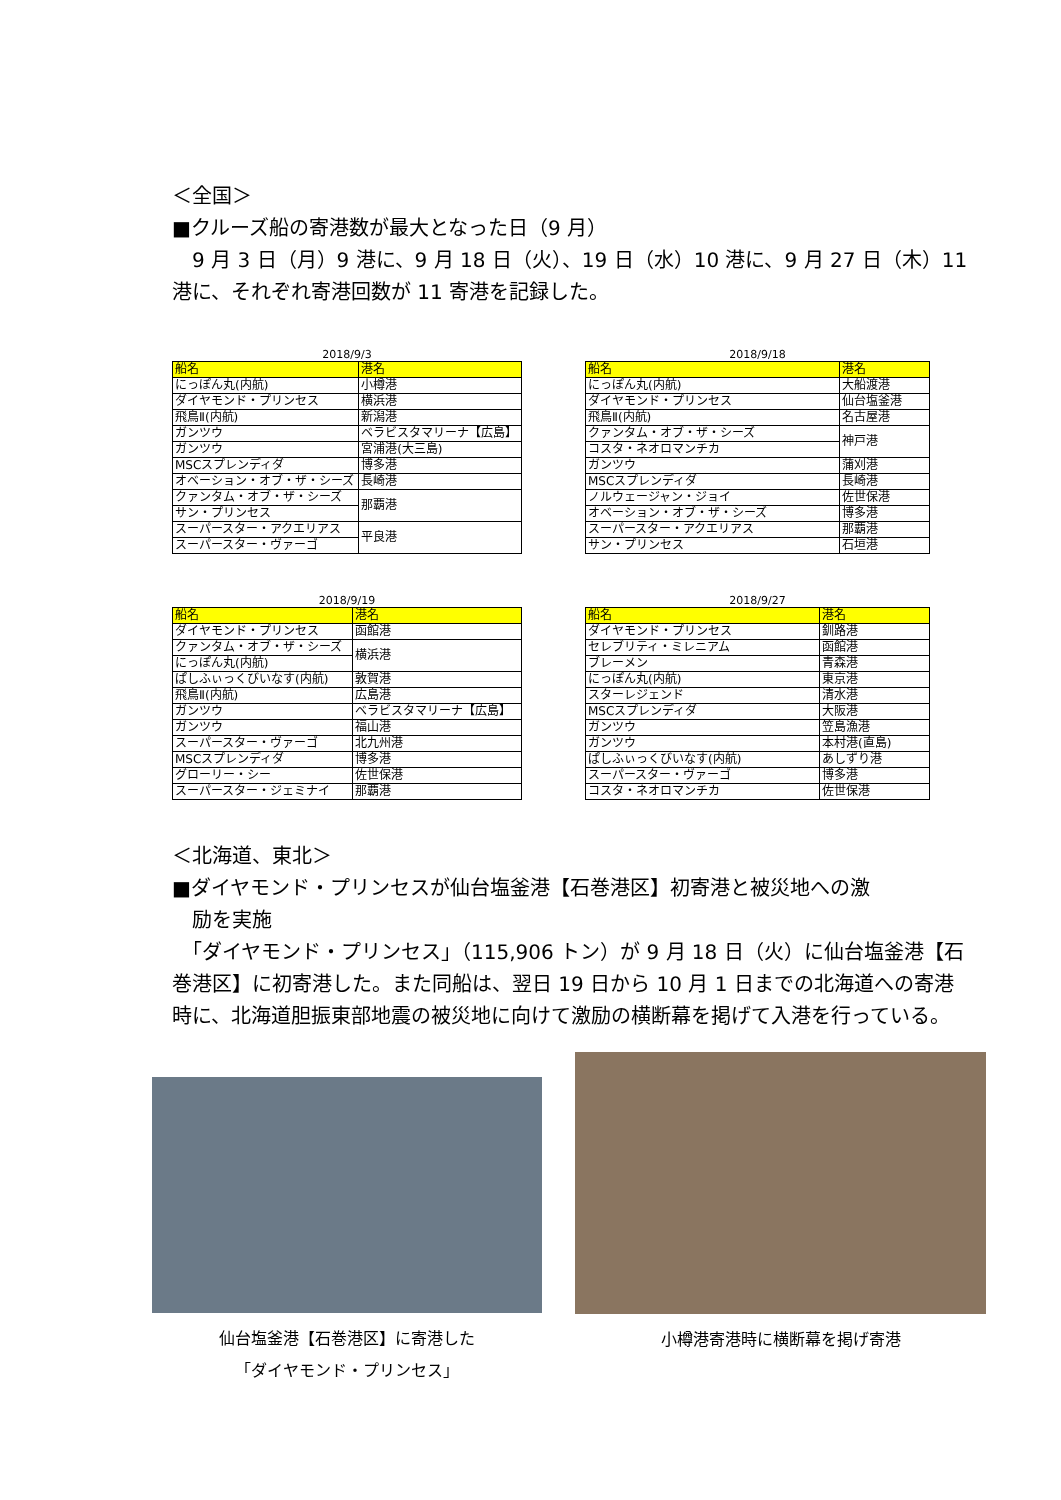＜全国＞
■クルーズ船の寄港数が最大となった日（9 月）
　9 月 3 日（月）9 港に、9 月 18 日（火）、19 日（水）10 港に、9 月 27 日（木）11 港に、それぞれ寄港回数が 11 寄港を記録した。
2018/9/3
| 船名 | 港名 |
| --- | --- |
| にっぽん丸(内航) | 小樽港 |
| ダイヤモンド・プリンセス | 横浜港 |
| 飛鳥Ⅱ(内航) | 新潟港 |
| ガンツウ | ベラビスタマリーナ【広島】 |
| ガンツウ | 宮浦港(大三島) |
| MSCスプレンディダ | 博多港 |
| オベーション・オブ・ザ・シーズ | 長崎港 |
| クァンタム・オブ・ザ・シーズ | 那覇港 |
| サン・プリンセス | |
| スーパースター・アクエリアス | 平良港 |
| スーパースター・ヴァーゴ | |
2018/9/18
| 船名 | 港名 |
| --- | --- |
| にっぽん丸(内航) | 大船渡港 |
| ダイヤモンド・プリンセス | 仙台塩釜港 |
| 飛鳥Ⅱ(内航) | 名古屋港 |
| クァンタム・オブ・ザ・シーズ | 神戸港 |
| コスタ・ネオロマンチカ | |
| ガンツウ | 蒲刈港 |
| MSCスプレンディダ | 長崎港 |
| ノルウェージャン・ジョイ | 佐世保港 |
| オベーション・オブ・ザ・シーズ | 博多港 |
| スーパースター・アクエリアス | 那覇港 |
| サン・プリンセス | 石垣港 |
2018/9/19
| 船名 | 港名 |
| --- | --- |
| ダイヤモンド・プリンセス | 函館港 |
| クァンタム・オブ・ザ・シーズ | 横浜港 |
| にっぽん丸(内航) | |
| ぱしふぃっくびいなす(内航) | 敦賀港 |
| 飛鳥Ⅱ(内航) | 広島港 |
| ガンツウ | ベラビスタマリーナ【広島】 |
| ガンツウ | 福山港 |
| スーパースター・ヴァーゴ | 北九州港 |
| MSCスプレンディダ | 博多港 |
| グローリー・シー | 佐世保港 |
| スーパースター・ジェミナイ | 那覇港 |
2018/9/27
| 船名 | 港名 |
| --- | --- |
| ダイヤモンド・プリンセス | 釧路港 |
| セレブリティ・ミレニアム | 函館港 |
| ブレーメン | 青森港 |
| にっぽん丸(内航) | 東京港 |
| スターレジェンド | 清水港 |
| MSCスプレンディダ | 大阪港 |
| ガンツウ | 笠島漁港 |
| ガンツウ | 本村港(直島) |
| ぱしふぃっくびいなす(内航) | あしずり港 |
| スーパースター・ヴァーゴ | 博多港 |
| コスタ・ネオロマンチカ | 佐世保港 |
＜北海道、東北＞
■ダイヤモンド・プリンセスが仙台塩釜港【石巻港区】初寄港と被災地への激
　励を実施
　「ダイヤモンド・プリンセス」（115,906 トン）が 9 月 18 日（火）に仙台塩釜港【石巻港区】に初寄港した。また同船は、翌日 19 日から 10 月 1 日までの北海道への寄港時に、北海道胆振東部地震の被災地に向けて激励の横断幕を掲げて入港を行っている。
仙台塩釜港【石巻港区】に寄港した
「ダイヤモンド・プリンセス」
小樽港寄港時に横断幕を掲げ寄港